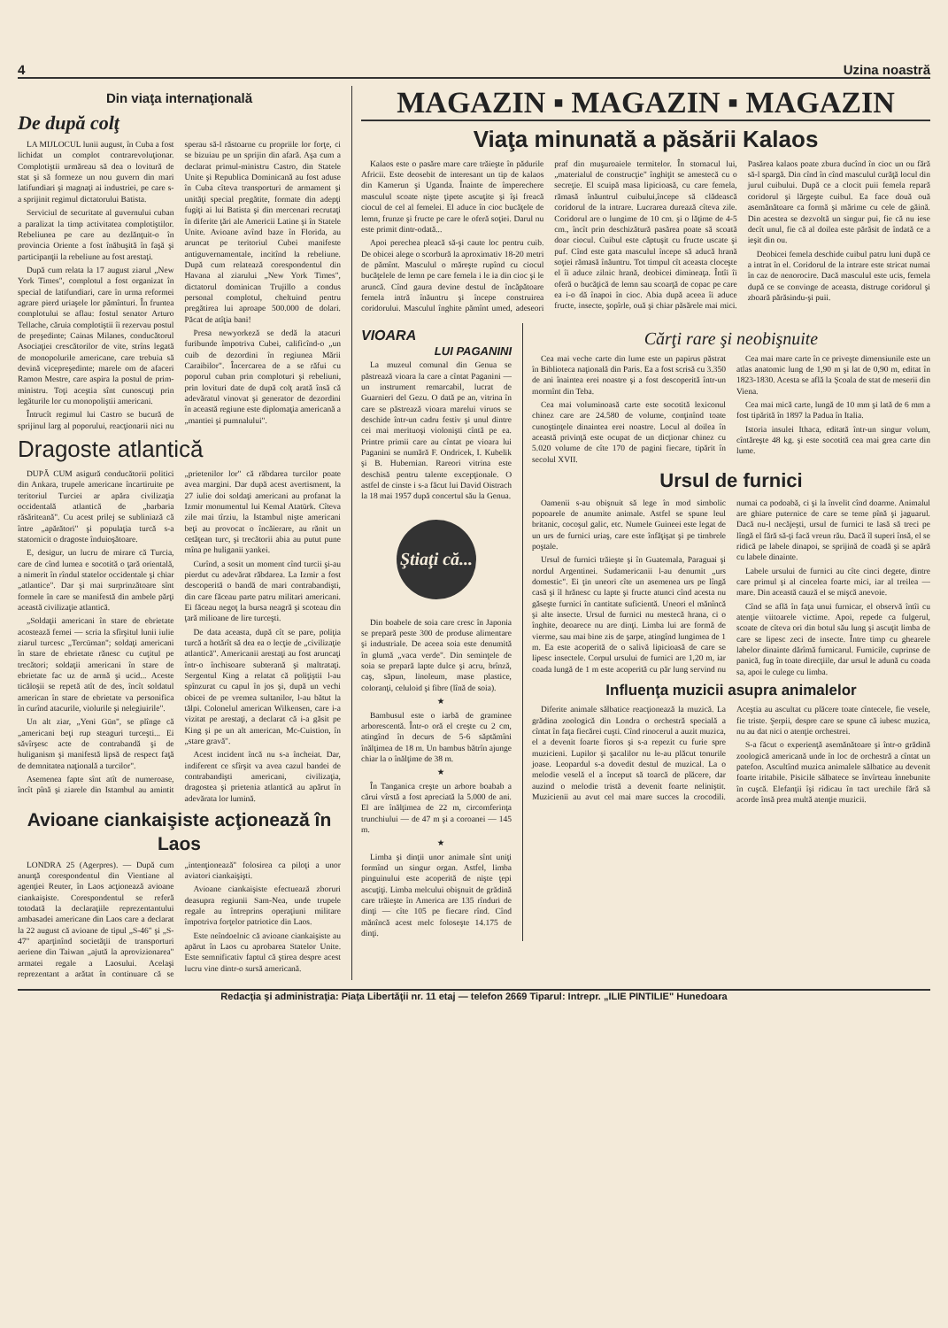4 Uzina noastră
Din viaţa internaţională
De după colţ
LA MIJLOCUL lunii august, în Cuba a fost lichidat un complot contrarevoluţionar. Complotiştii urmăreau să dea o lovitură de stat şi să formeze un nou guvern din mari latifundiari şi magnaţi ai industriei, pe care s-a sprijinit regimul dictatorului Batista.
Serviciul de securitate al guvernului cuban a paralizat la timp activitatea complotiştilor. Rebeliunea pe care au dezlănţuit-o în provincia Oriente a fost înăbuşită în faşă şi participanţii la rebeliune au fost arestaţi.
După cum relata la 17 august ziarul „New York Times", complotul a fost organizat în special de latifundiari, care în urma reformei agrare pierd uriaşele lor pămînturi. În fruntea complotului se aflau: fostul senator Arturo Tellache, căruia complotiştii îi rezervau postul de preşedinte; Cainas Milanes, conducătorul Asociaţiei crescătorilor de vite, strîns legată de monopolurile americane, care trebuia să devină vicepreşedinte; marele om de afaceri Ramon Mestre, care aspira la postul de prim-ministru. Toţi aceştia sînt cunoscuţi prin legăturile lor cu monopoliştii americani.
Întrucît regimul lui Castro se bucură de sprijinul larg al poporului, reacţionarii nici nu sperau să-l răstoarne cu propriile lor forţe, ci se bizuiau pe un sprijin din afară. Aşa cum a declarat primul-ministru Castro, din Statele Unite şi Republica Dominicană au fost aduse în Cuba cîteva transporturi de armament şi unităţi special pregătite, formate din adepţi fugiţi ai lui Batista şi din mercenari recrutaţi în diferite ţări ale Americii Latine şi în Statele Unite. Avioane avînd baze în Florida, au aruncat pe teritoriul Cubei manifeste antiguvernamentale, incitînd la rebeliune. După cum relatează corespondentul din Havana al ziarului „New York Times", dictatorul dominican Trujillo a condus personal complotul, cheltuind pentru pregătirea lui aproape 500.000 de dolari. Păcat de atîţia bani!
Presa newyorkeză se dedă la atacuri furibunde împotriva Cubei, calificînd-o „un cuib de dezordini în regiunea Mării Caraibilor". Încercarea de a se răfui cu poporul cuban prin comploturi şi rebeliuni, prin lovituri date de după colţ arată însă că adevăratul vinovat şi generator de dezordini în această regiune este diplomaţia americană a „mantiei şi pumnalului".
Dragoste atlantică
DUPĂ CUM asigură conducătorii politici din Ankara, trupele americane încartiruite pe teritoriul Turciei ar apăra civilizaţia occidentală atlantică de „barbaria răsăriteană". Cu acest prilej se subliniază că între „apărători" şi populaţia turcă s-a statornicit o dragoste înduioşătoare.
E, desigur, un lucru de mirare că Turcia, care de cînd lumea e socotită o ţară orientală, a nimerit în rîndul statelor occidentale şi chiar „atlantice". Dar şi mai surprinzătoare sînt formele în care se manifestă din ambele părţi această civilizaţie atlantică.
„Soldaţii americani în stare de ebrietate acostează femei — scria la sfîrşitul lunii iulie ziarul turcesc „Tercüman"; soldaţi americani în stare de ebrietate rănesc cu cuţitul pe trecători; soldaţii americani în stare de ebrietate fac uz de armă şi ucid... Aceste ticăloşii se repetă atît de des, încît soldatul american în stare de ebrietate va personifica în curînd atacurile, violurile şi nelegiuirile".
Un alt ziar, „Yeni Gün", se plînge că „americani beţi rup steaguri turceşti... Ei săvîrşesc acte de contrabandă şi de huliganism şi manifestă lipsă de respect faţă de demnitatea naţională a turcilor".
Asemenea fapte sînt atît de numeroase, încît pînă şi ziarele din Istambul au amintit „prietenilor lor" că răbdarea turcilor poate avea margini. Dar după acest avertisment, la 27 iulie doi soldaţi americani au profanat la Izmir monumentul lui Kemal Atatürk. Cîteva zile mai tîrziu, la Istambul nişte americani beţi au provocat o încăierare, au rănit un cetăţean turc, şi trecătorii abia au putut pune mîna pe huliganii yankei.
Curînd, a sosit un moment cînd turcii şi-au pierdut cu adevărat răbdarea. La Izmir a fost descoperită o bandă de mari contrabandişti, din care făceau parte patru militari americani. Ei făceau negoţ la bursa neagră şi scoteau din ţară milioane de lire turceşti.
De data aceasta, după cît se pare, poliţia turcă a hotărît să dea ea o lecţie de „civilizaţie atlantică". Americanii arestaţi au fost aruncaţi într-o închisoare subterană şi maltrataţi. Sergentul King a relatat că poliţiştii l-au spînzurat cu capul în jos şi, după un vechi obicei de pe vremea sultanilor, l-au bătut la tălpi. Colonelul american Wilkensen, care i-a vizitat pe arestaţi, a declarat că i-a găsit pe King şi pe un alt american, Mc-Cuistion, în „stare gravă".
Acest incident încă nu s-a încheiat. Dar, indiferent ce sfîrşit va avea cazul bandei de contrabandişti americani, civilizaţia, dragostea şi prietenia atlantică au apărut în adevărata lor lumină.
Avioane ciankaişiste acţionează în Laos
LONDRA 25 (Agerpres). — După cum anunţă corespondentul din Vientiane al agenţiei Reuter, în Laos acţionează avioane ciankaişiste. Corespondentul se referă totodată la declaraţiile reprezentantului ambasadei americane din Laos care a declarat la 22 august că avioane de tipul „S-46" şi „S-47" aparţinînd societăţii de transporturi aeriene din Taiwan „ajută la aprovizionarea" armatei regale a Laosului. Acelaşi reprezentant a arătat în continuare că se „intenţionează" folosirea ca piloţi a unor aviatori ciankaişişti.
Avioane ciankaişiste efectuează zboruri deasupra regiunii Sam-Nea, unde trupele regale au întreprins operaţiuni militare împotriva forţelor patriotice din Laos.
Este neîndoelnic că avioane ciankaişiste au apărut în Laos cu aprobarea Statelor Unite. Este semnificativ faptul că ştirea despre acest lucru vine dintr-o sursă americană.
MAGAZIN ▪ MAGAZIN ▪ MAGAZIN
Viaţa minunată a păsării Kalaos
Kalaos este o pasăre mare care trăieşte în pădurile Africii. Este deosebit de interesant un tip de kalaos din Kamerun şi Uganda. Înainte de împerechere masculul scoate nişte ţipete ascuţite şi îşi freacă ciocul de cel al femelei. El aduce în cioc bucăţele de lemn, frunze şi fructe pe care le oferă soţiei. Darul nu este primit dintr-odată...
Apoi perechea pleacă să-şi caute loc pentru cuib. De obicei alege o scorbură la aproximativ 18-20 metri de pămînt. Masculul o măreşte rupînd cu ciocul bucăţelele de lemn pe care femela i le ia din cioc şi le aruncă. Cînd gaura devine destul de încăpătoare femela intră înăuntru şi începe construirea coridorului. Masculul înghite pămînt umed, adeseori praf din muşuroaiele termitelor. În stomacul lui, „materialul de construcţie" înghiţit se amestecă cu o secreţie. El scuipă masa lipicioasă, cu care femela, rămasă înăuntrul cuibului,începe să clădească coridorul de la intrare. Lucrarea durează cîteva zile. Coridorul are o lungime de 10 cm. şi o lăţime de 4-5 cm., încît prin deschizătură pasărea poate să scoată doar ciocul. Cuibul este căptuşit cu fructe uscate şi puf. Cînd este gata masculul începe să aducă hrană soţiei rămasă înăuntru. Tot timpul cît aceasta cloceşte el îi aduce zilnic hrană, deobicei dimineaţa. Întîi îi oferă o bucăţică de lemn sau scoarţă de copac pe care ea i-o dă înapoi în cioc. Abia după aceea îi aduce fructe, insecte, şopîrle, ouă şi chiar păsărele mai mici. Pasărea kalaos poate zbura ducînd în cioc un ou fără să-l spargă. Din cînd în cînd masculul curăţă locul din jurul cuibului. După ce a clocit puii femela repară coridorul şi lărgeşte cuibul. Ea face două ouă asemănătoare ca formă şi mărime cu cele de găină. Din acestea se dezvoltă un singur pui, fie că nu iese decît unul, fie că al doilea este părăsit de îndată ce a ieşit din ou.
Deobicei femela deschide cuibul patru luni după ce a intrat în el. Coridorul de la intrare este stricat numai în caz de nenorocire. Dacă masculul este ucis, femela după ce se convinge de aceasta, distruge coridorul şi zboară părăsindu-şi puii.
VIOARA
LUI PAGANINI
La muzeul comunal din Genua se păstrează vioara la care a cîntat Paganini — un instrument remarcabil, lucrat de Guarnieri del Gezu. O dată pe an, vitrina în care se păstrează vioara marelui viruos se deschide într-un cadru festiv şi unul dintre cei mai merituoşi violonişti cîntă pe ea. Printre primii care au cîntat pe vioara lui Paganini se numără F. Ondricek, I. Kubelik şi B. Hubernian. Rareori vitrina este deschisă pentru talente excepţionale. O astfel de cinste i s-a făcut lui David Oistrach la 18 mai 1957 după concertul său la Genua.
Ştiaţi că...
Din boabele de soia care cresc în Japonia se prepară peste 300 de produse alimentare şi industriale. De aceea soia este denumită în glumă „vaca verde". Din seminţele de soia se prepară lapte dulce şi acru, brînză, caş, săpun, linoleum, mase plastice, coloranţi, celuloid şi fibre (lînă de soia).
★
Bambusul este o iarbă de graminee arborescentă. Într-o oră el creşte cu 2 cm, atingînd în decurs de 5-6 săptămîni înălţimea de 18 m. Un bambus bătrîn ajunge chiar la o înălţime de 38 m.
★
În Tanganica creşte un arbore boabab a cărui vîrstă a fost apreciată la 5.000 de ani. El are înălţimea de 22 m, circomferinţa trunchiului — de 47 m şi a coroanei — 145 m.
★
Limba şi dinţii unor animale sînt uniţi formînd un singur organ. Astfel, limba pinguinului este acoperită de nişte ţepi ascuţiţi. Limba melcului obişnuit de grădină care trăieşte în America are 135 rînduri de dinţi — cîte 105 pe fiecare rînd. Cînd mănîncă acest melc foloseşte 14.175 de dinţi.
Cărţi rare şi neobişnuite
Cea mai veche carte din lume este un papirus păstrat în Biblioteca naţională din Paris. Ea a fost scrisă cu 3.350 de ani înaintea erei noastre şi a fost descoperită într-un mormînt din Teba.
Cea mai voluminoasă carte este socotită lexiconul chinez care are 24.580 de volume, conţinînd toate cunoştinţele dinaintea erei noastre. Locul al doilea în această privinţă este ocupat de un dicţionar chinez cu 5.020 volume de cîte 170 de pagini fiecare, tipărit în secolul XVII.
Cea mai mare carte în ce priveşte dimensiunile este un atlas anatomic lung de 1,90 m şi lat de 0,90 m, editat în 1823-1830. Acesta se află la Şcoala de stat de meserii din Viena.
Cea mai mică carte, lungă de 10 mm şi lată de 6 mm a fost tipărită în 1897 la Padua în Italia.
Istoria insulei Ithaca, editată într-un singur volum, cîntăreşte 48 kg. şi este socotită cea mai grea carte din lume.
Ursul de furnici
Oamenii s-au obişnuit să lege în mod simbolic popoarele de anumite animale. Astfel se spune leul britanic, cocoşul galic, etc. Numele Guineei este legat de un urs de furnici uriaş, care este înfăţişat şi pe timbrele poştale.
Ursul de furnici trăieşte şi în Guatemala, Paraguai şi nordul Argentinei. Sudamericanii l-au denumit „urs domestic". Ei ţin uneori cîte un asemenea urs pe lîngă casă şi îl hrănesc cu lapte şi fructe atunci cînd acesta nu găseşte furnici în cantitate suficientă. Uneori el mănîncă şi alte insecte. Ursul de furnici nu mestecă hrana, ci o înghite, deoarece nu are dinţi. Limba lui are formă de vierme, sau mai bine zis de şarpe, atingînd lungimea de 1 m. Ea este acoperită de o salivă lipicioasă de care se lipesc insectele. Corpul ursului de furnici are 1,20 m, iar coada lungă de 1 m este acoperită cu păr lung servind nu numai ca podoabă, ci şi la învelit cînd doarme. Animalul are ghiare puternice de care se teme pînă şi jaguarul. Dacă nu-l necăjeşti, ursul de furnici te lasă să treci pe lîngă el fără să-ţi facă vreun rău. Dacă îl superi însă, el se ridică pe labele dinapoi, se sprijină de coadă şi se apără cu labele dinainte.
Labele ursului de furnici au cîte cinci degete, dintre care primul şi al cincelea foarte mici, iar al treilea — mare. Din această cauză el se mişcă anevoie.
Cînd se află în faţa unui furnicar, el observă întîi cu atenţie viitoarele victime. Apoi, repede ca fulgerul, scoate de cîteva ori din botul său lung şi ascuţit limba de care se lipesc zeci de insecte. Între timp cu ghearele labelor dinainte dărîmă furnicarul. Furnicile, cuprinse de panică, fug în toate direcţiile, dar ursul le adună cu coada sa, apoi le culege cu limba.
Influenţa muzicii asupra animalelor
Diferite animale sălbatice reacţionează la muzică. La grădina zoologică din Londra o orchestră specială a cîntat în faţa fiecărei cuşti. Cînd rinocerul a auzit muzica, el a devenit foarte fioros şi s-a repezit cu furie spre muzicieni. Lupilor şi şacalilor nu le-au plăcut tonurile joase. Leopardul s-a dovedit destul de muzical. La o melodie veselă el a început să toarcă de plăcere, dar auzind o melodie tristă a devenit foarte neliniştit. Muzicienii au avut cel mai mare succes la crocodili. Aceştia au ascultat cu plăcere toate cîntecele, fie vesele, fie triste. Şerpii, despre care se spune că iubesc muzica, nu au dat nici o atenţie orchestrei.
S-a făcut o experienţă asemănătoare şi într-o grădină zoologică americană unde în loc de orchestră a cîntat un patefon. Ascultînd muzica animalele sălbatice au devenit foarte iritabile. Pisicile sălbatece se învîrteau înnebunite în cuşcă. Elefanţii îşi ridicau în tact urechile fără să acorde însă prea multă atenţie muzicii.
Redacţia şi administraţia: Piaţa Libertăţii nr. 11 etaj — telefon 2669 Tiparul: Intrepr. „ILIE PINTILIE" Hunedoara